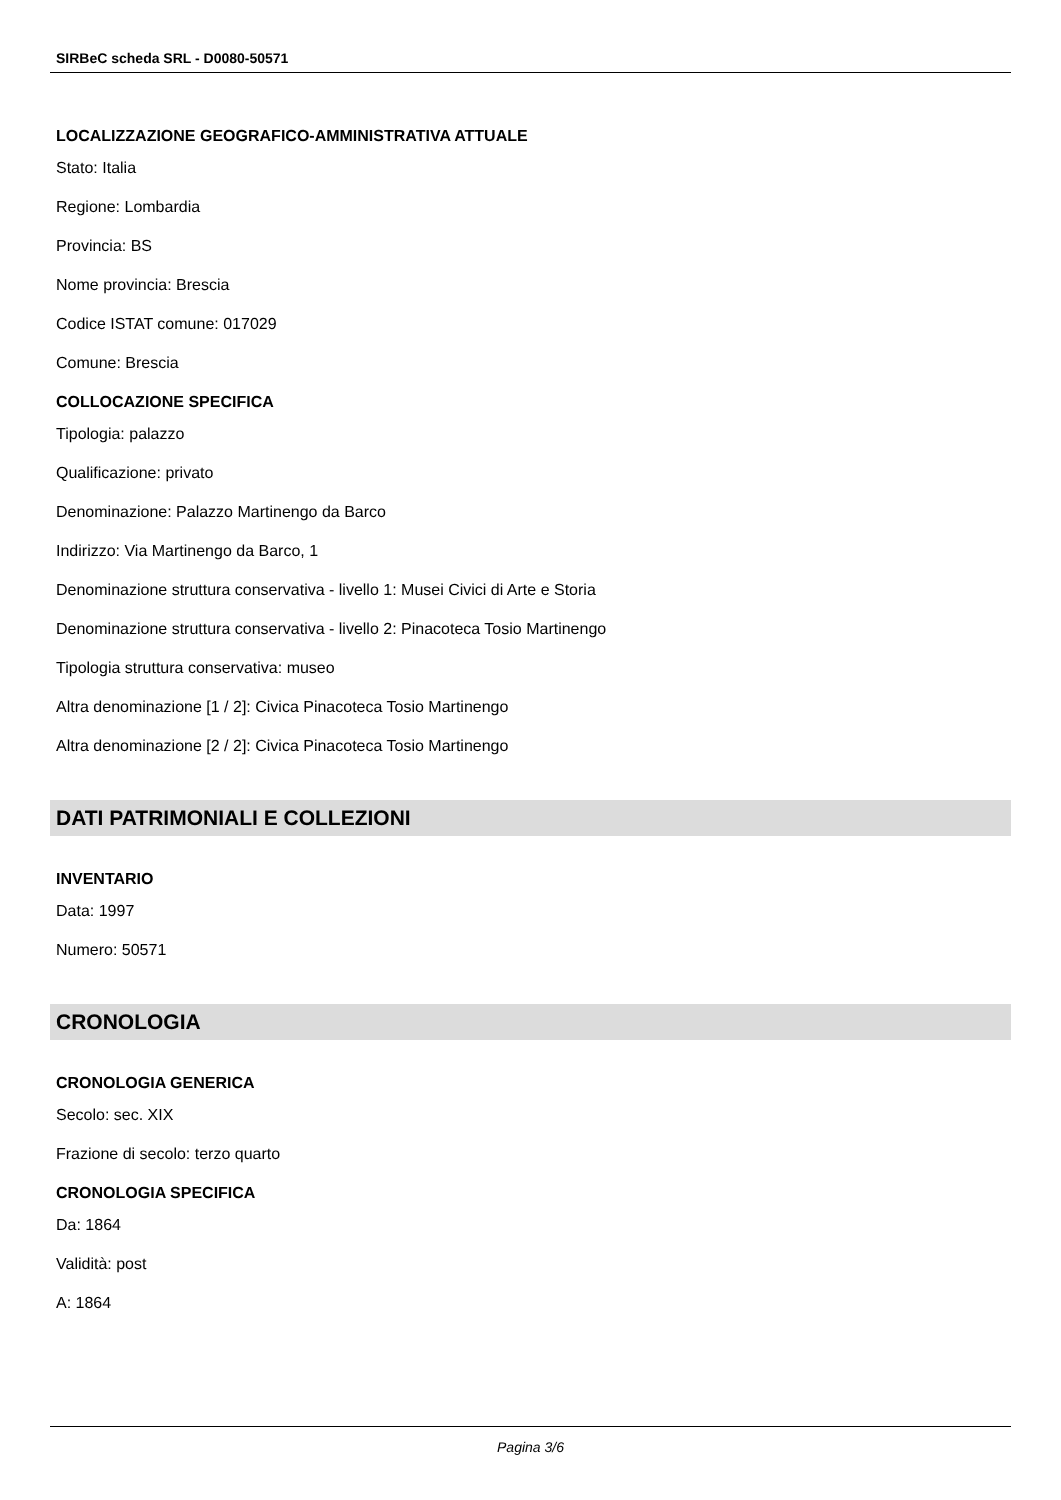SIRBeC scheda SRL - D0080-50571
LOCALIZZAZIONE GEOGRAFICO-AMMINISTRATIVA ATTUALE
Stato: Italia
Regione: Lombardia
Provincia: BS
Nome provincia: Brescia
Codice ISTAT comune: 017029
Comune: Brescia
COLLOCAZIONE SPECIFICA
Tipologia: palazzo
Qualificazione: privato
Denominazione: Palazzo Martinengo da Barco
Indirizzo: Via Martinengo da Barco, 1
Denominazione struttura conservativa - livello 1: Musei Civici di Arte e Storia
Denominazione struttura conservativa - livello 2: Pinacoteca Tosio Martinengo
Tipologia struttura conservativa: museo
Altra denominazione [1 / 2]: Civica Pinacoteca Tosio Martinengo
Altra denominazione [2 / 2]: Civica Pinacoteca Tosio Martinengo
DATI PATRIMONIALI E COLLEZIONI
INVENTARIO
Data: 1997
Numero: 50571
CRONOLOGIA
CRONOLOGIA GENERICA
Secolo: sec. XIX
Frazione di secolo: terzo quarto
CRONOLOGIA SPECIFICA
Da: 1864
Validità: post
A: 1864
Pagina 3/6